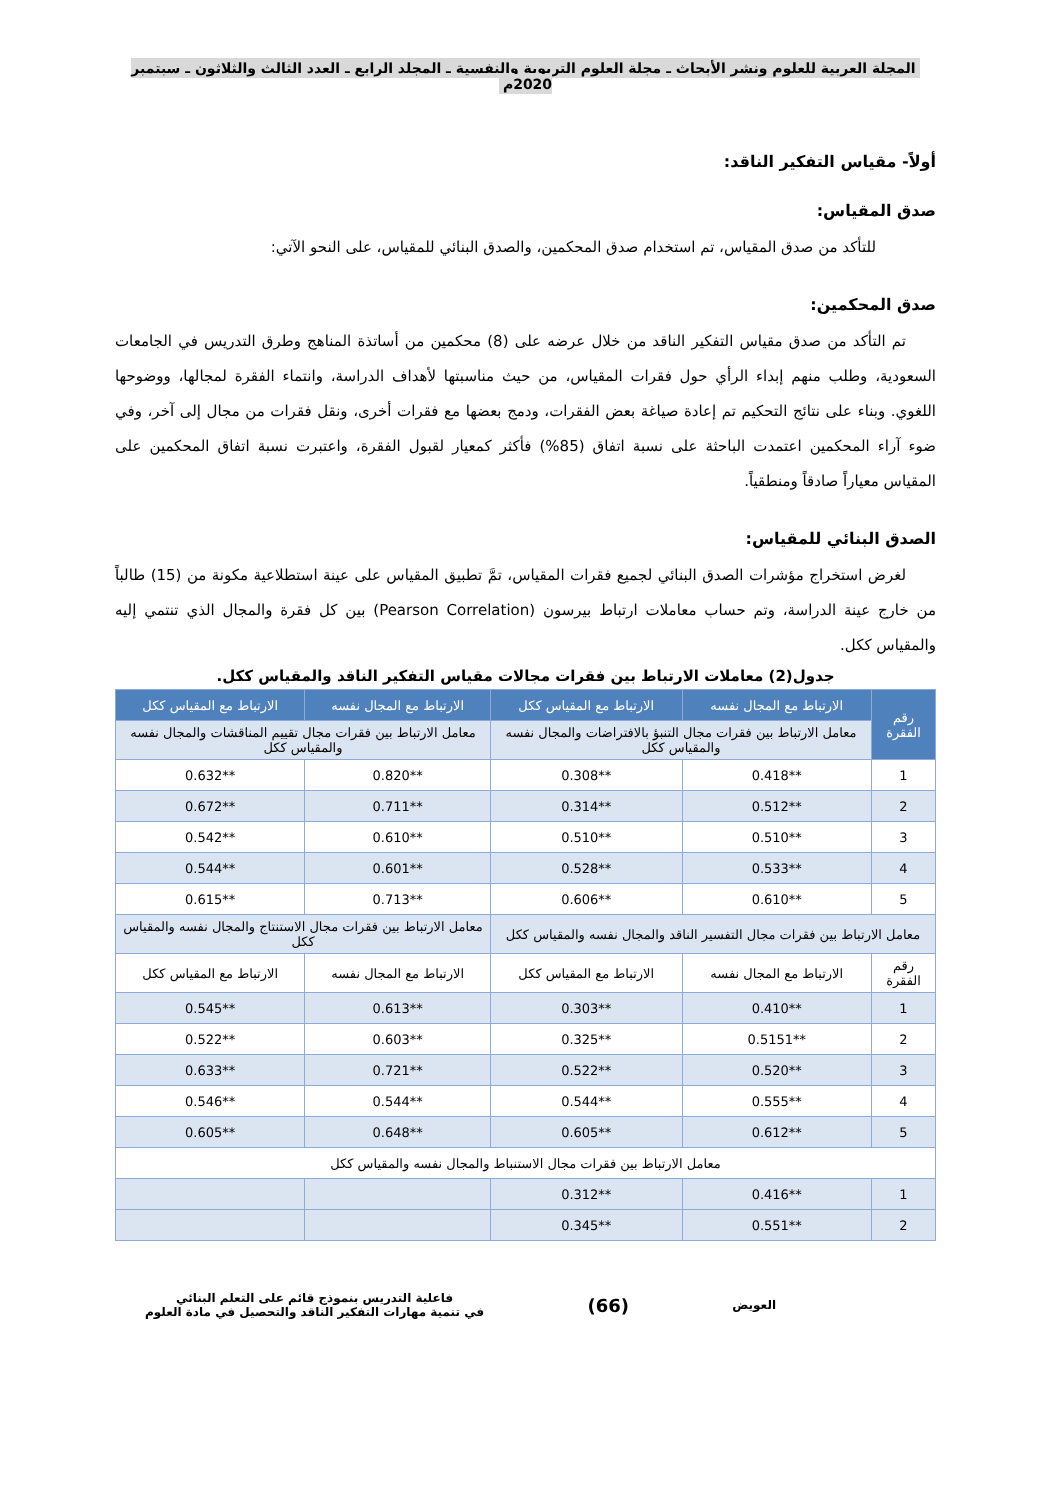المجلة العربية للعلوم ونشر الأبحاث ـ مجلة العلوم التربوية والنفسية ـ المجلد الرابع ـ العدد الثالث والثلاثون ـ سبتمبر 2020م
أولاً- مقياس التفكير الناقد:
صدق المقياس:
للتأكد من صدق المقياس، تم استخدام صدق المحكمين، والصدق البنائي للمقياس، على النحو الآتي:
صدق المحكمين:
  تم التأكد من صدق مقياس التفكير الناقد من خلال عرضه على (8) محكمين من أساتذة المناهج وطرق التدريس في الجامعات السعودية، وطلب منهم إبداء الرأي حول فقرات المقياس، من حيث مناسبتها لأهداف الدراسة، وانتماء الفقرة لمجالها، ووضوحها اللغوي. وبناء على نتائج التحكيم تم إعادة صياغة بعض الفقرات، ودمج بعضها مع فقرات أخرى، ونقل فقرات من مجال إلى آخر، وفي ضوء آراء المحكمين اعتمدت الباحثة على نسبة اتفاق (85%) فأكثر كمعيار لقبول الفقرة، واعتبرت نسبة اتفاق المحكمين على المقياس معياراً صادقاً ومنطقياً.
الصدق البنائي للمقياس:
  لغرض استخراج مؤشرات الصدق البنائي لجميع فقرات المقياس، تمَّ تطبيق المقياس على عينة استطلاعية مكونة من (15) طالباً من خارج عينة الدراسة، وتم حساب معاملات ارتباط بيرسون (Pearson Correlation) بين كل فقرة والمجال الذي تنتمي إليه والمقياس ككل.
جدول(2) معاملات الارتباط بين فقرات مجالات مقياس التفكير الناقد والمقياس ككل.
| رقم الفقرة | الارتباط مع المجال نفسه | الارتباط مع المقياس ككل | الارتباط مع المجال نفسه | الارتباط مع المقياس ككل |
| --- | --- | --- | --- | --- |
| | معامل الارتباط بين فقرات مجال التنبؤ بالافتراضات والمجال نفسه والمقياس ككل | | معامل الارتباط بين فقرات مجال تقييم المناقشات والمجال نفسه والمقياس ككل | |
| 1 | **0.418 | **0.308 | **0.820 | **0.632 |
| 2 | **0.512 | **0.314 | **0.711 | **0.672 |
| 3 | **0.510 | **0.510 | **0.610 | **0.542 |
| 4 | **0.533 | **0.528 | **0.601 | **0.544 |
| 5 | **0.610 | **0.606 | **0.713 | **0.615 |
| معامل الارتباط بين فقرات مجال التفسير الناقد والمجال نفسه والمقياس ككل | | | معامل الارتباط بين فقرات مجال الاستنتاج والمجال نفسه والمقياس ككل | |
| رقم الفقرة | الارتباط مع المجال نفسه | الارتباط مع المقياس ككل | الارتباط مع المجال نفسه | الارتباط مع المقياس ككل |
| 1 | **0.410 | **0.303 | **0.613 | **0.545 |
| 2 | **0.5151 | **0.325 | **0.603 | **0.522 |
| 3 | **0.520 | **0.522 | **0.721 | **0.633 |
| 4 | **0.555 | **0.544 | **0.544 | **0.546 |
| 5 | **0.612 | **0.605 | **0.648 | **0.605 |
| معامل الارتباط بين فقرات مجال الاستنباط والمجال نفسه والمقياس ككل | | | | |
| 1 | **0.416 | **0.312 | | |
| 2 | **0.551 | **0.345 | | |
العويض
(66)
فاعلية التدريس بنموذج قائم على التعلم البنائي
في تنمية مهارات التفكير الناقد والتحصيل في مادة العلوم